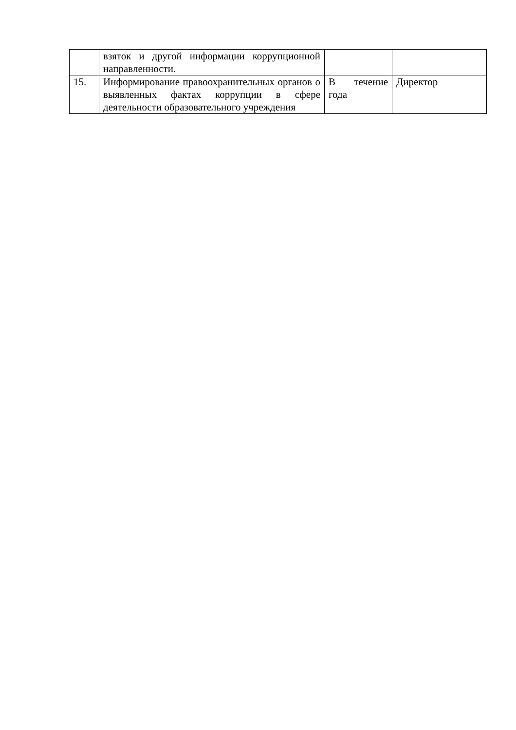| | взяток и другой информации коррупционной направленности. | | |
| 15. | Информирование правоохранительных органов о выявленных фактах коррупции в сфере деятельности образовательного учреждения | В течение года | Директор |